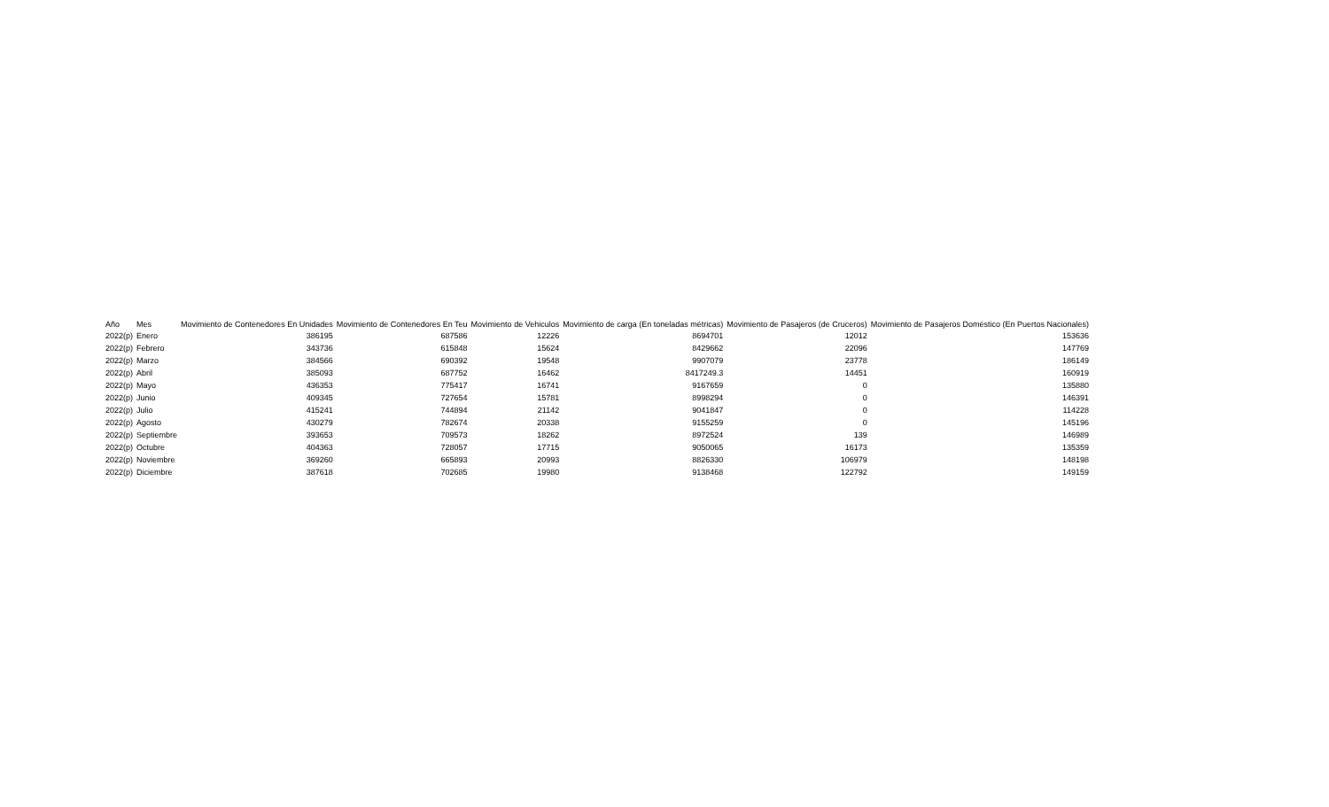| Año | Mes | Movimiento de Contenedores En Unidades | Movimiento de Contenedores En Teu | Movimiento de Vehiculos | Movimiento de carga (En toneladas métricas) | Movimiento de Pasajeros (de Cruceros) | Movimiento de Pasajeros Doméstico (En Puertos Nacionales) |
| --- | --- | --- | --- | --- | --- | --- | --- |
| 2022(p) | Enero | 386195 | 687586 | 12226 | 8694701 | 12012 | 153636 |
| 2022(p) | Febrero | 343736 | 615848 | 15624 | 8429662 | 22096 | 147769 |
| 2022(p) | Marzo | 384566 | 690392 | 19548 | 9907079 | 23778 | 186149 |
| 2022(p) | Abril | 385093 | 687752 | 16462 | 8417249.3 | 14451 | 160919 |
| 2022(p) | Mayo | 436353 | 775417 | 16741 | 9167659 | 0 | 135880 |
| 2022(p) | Junio | 409345 | 727654 | 15781 | 8998294 | 0 | 146391 |
| 2022(p) | Julio | 415241 | 744894 | 21142 | 9041847 | 0 | 114228 |
| 2022(p) | Agosto | 430279 | 782674 | 20338 | 9155259 | 0 | 145196 |
| 2022(p) | Septiembre | 393653 | 709573 | 18262 | 8972524 | 139 | 146989 |
| 2022(p) | Octubre | 404363 | 728057 | 17715 | 9050065 | 16173 | 135359 |
| 2022(p) | Noviembre | 369260 | 665893 | 20993 | 8826330 | 106979 | 148198 |
| 2022(p) | Diciembre | 387618 | 702685 | 19980 | 9138468 | 122792 | 149159 |